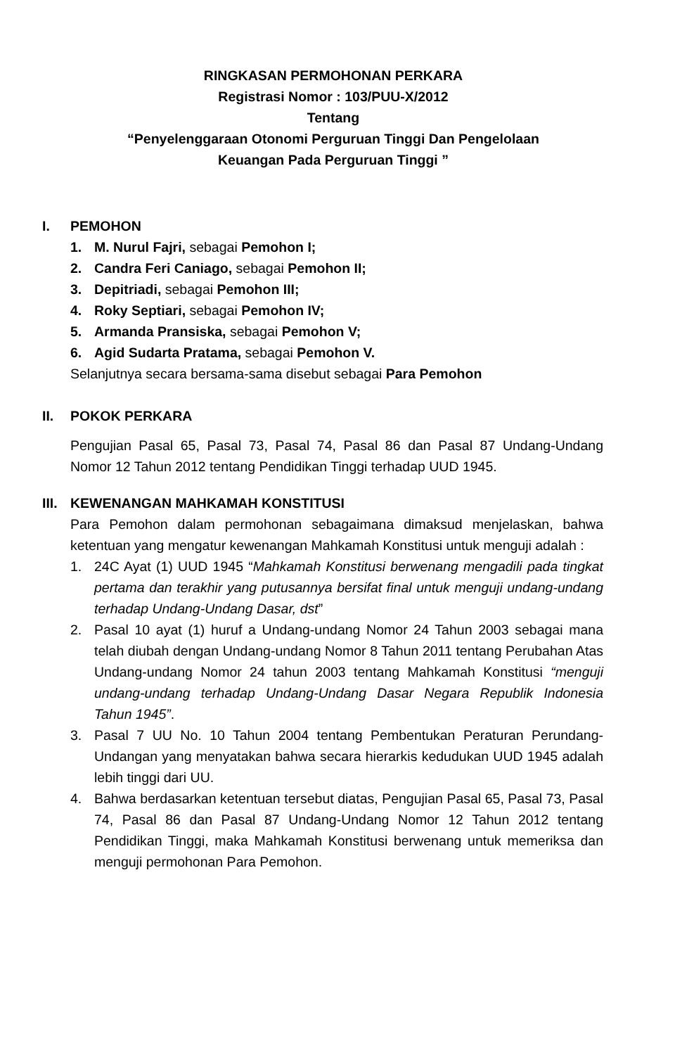RINGKASAN PERMOHONAN PERKARA
Registrasi Nomor : 103/PUU-X/2012
Tentang
“Penyelenggaraan Otonomi Perguruan Tinggi Dan Pengelolaan
Keuangan Pada Perguruan Tinggi ”
I. PEMOHON
1. M. Nurul Fajri, sebagai Pemohon I;
2. Candra Feri Caniago, sebagai Pemohon II;
3. Depitriadi, sebagai Pemohon III;
4. Roky Septiari, sebagai Pemohon IV;
5. Armanda Pransiska, sebagai Pemohon V;
6. Agid Sudarta Pratama, sebagai Pemohon V.
Selanjutnya secara bersama-sama disebut sebagai Para Pemohon
II. POKOK PERKARA
Pengujian Pasal 65, Pasal 73, Pasal 74, Pasal 86 dan Pasal 87 Undang-Undang Nomor 12 Tahun 2012 tentang Pendidikan Tinggi terhadap UUD 1945.
III. KEWENANGAN MAHKAMAH KONSTITUSI
Para Pemohon dalam permohonan sebagaimana dimaksud menjelaskan, bahwa ketentuan yang mengatur kewenangan Mahkamah Konstitusi untuk menguji adalah :
1. 24C Ayat (1) UUD 1945 “Mahkamah Konstitusi berwenang mengadili pada tingkat pertama dan terakhir yang putusannya bersifat final untuk menguji undang-undang terhadap Undang-Undang Dasar, dst”
2. Pasal 10 ayat (1) huruf a Undang-undang Nomor 24 Tahun 2003 sebagai mana telah diubah dengan Undang-undang Nomor 8 Tahun 2011 tentang Perubahan Atas Undang-undang Nomor 24 tahun 2003 tentang Mahkamah Konstitusi “menguji undang-undang terhadap Undang-Undang Dasar Negara Republik Indonesia Tahun 1945”.
3. Pasal 7 UU No. 10 Tahun 2004 tentang Pembentukan Peraturan Perundang-Undangan yang menyatakan bahwa secara hierarkis kedudukan UUD 1945 adalah lebih tinggi dari UU.
4. Bahwa berdasarkan ketentuan tersebut diatas, Pengujian Pasal 65, Pasal 73, Pasal 74, Pasal 86 dan Pasal 87 Undang-Undang Nomor 12 Tahun 2012 tentang Pendidikan Tinggi, maka Mahkamah Konstitusi berwenang untuk memeriksa dan menguji permohonan Para Pemohon.